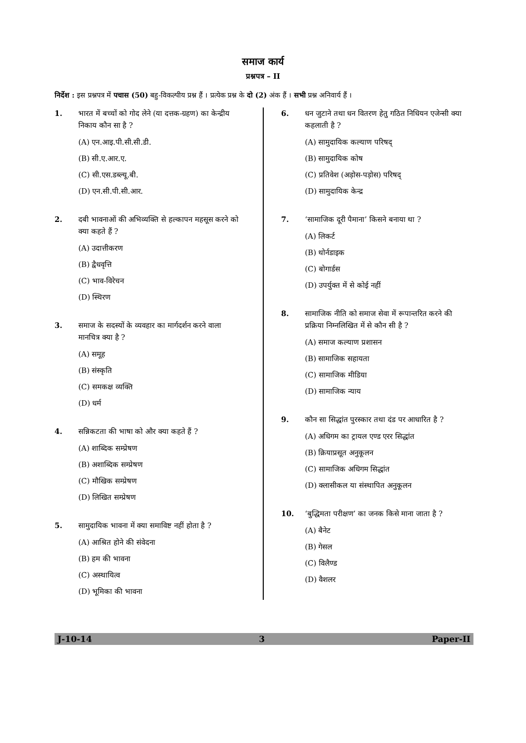समाज कार्य
प्रश्नपत्र – II
निर्देश : इस प्रश्नपत्र में पचास (50) बहु-विकल्पीय प्रश्न हैं । प्रत्येक प्रश्न के दो (2) अंक हैं । सभी प्रश्न अनिवार्य हैं ।
1. भारत में बच्चों को गोद लेने (या दत्तक-ग्रहण) का केन्द्रीय निकाय कौन सा है ?
(A) एन.आइ.पी.सी.सी.डी.
(B) सी.ए.आर.ए.
(C) सी.एस.डब्ल्यू.बी.
(D) एन.सी.पी.सी.आर.
2. दबी भावनाओं की अभिव्यक्ति से हल्कापन महसूस करने को क्या कहते हैं ?
(A) उदात्तीकरण
(B) द्वैधवृत्ति
(C) भाव-विरेचन
(D) स्थिरण
3. समाज के सदस्यों के व्यवहार का मार्गदर्शन करने वाला मानचित्र क्या है ?
(A) समूह
(B) संस्कृति
(C) समकक्ष व्यक्ति
(D) धर्म
4. सन्निकटता की भाषा को और क्या कहते हैं ?
(A) शाब्दिक सम्प्रेषण
(B) अशाब्दिक सम्प्रेषण
(C) मौखिक सम्प्रेषण
(D) लिखित सम्प्रेषण
5. सामुदायिक भावना में क्या समाविष्ट नहीं होता है ?
(A) आश्रित होने की संवेदना
(B) हम की भावना
(C) अस्थायित्व
(D) भूमिका की भावना
6. धन जुटाने तथा धन वितरण हेतु गठित निधियन एजेन्सी क्या कहलाती है ?
(A) सामुदायिक कल्याण परिषद्
(B) सामुदायिक कोष
(C) प्रतिवेश (अड़ोस-पड़ोस) परिषद्
(D) सामुदायिक केन्द्र
7. ‘सामाजिक दूरी पैमाना’ किसने बनाया था ?
(A) लिकर्ट
(B) थोर्नडाइक
(C) बोगार्डस
(D) उपर्युक्त में से कोई नहीं
8. सामाजिक नीति को समाज सेवा में रूपान्तरित करने की प्रक्रिया निम्नलिखित में से कौन सी है ?
(A) समाज कल्याण प्रशासन
(B) सामाजिक सहायता
(C) सामाजिक मीडिया
(D) सामाजिक न्याय
9. कौन सा सिद्धांत पुरस्कार तथा दंड पर आधारित है ?
(A) अधिगम का ट्रायल एण्ड एरर सिद्धांत
(B) क्रियाप्रसूत अनुकूलन
(C) सामाजिक अधिगम सिद्धांत
(D) क्लासीकल या संस्थापित अनुकूलन
10. ‘बुद्धिमता परीक्षण’ का जनक किसे माना जाता है ?
(A) बैनेट
(B) गेसल
(C) विलैण्ड
(D) वैशलर
J-10-14 3 Paper-II